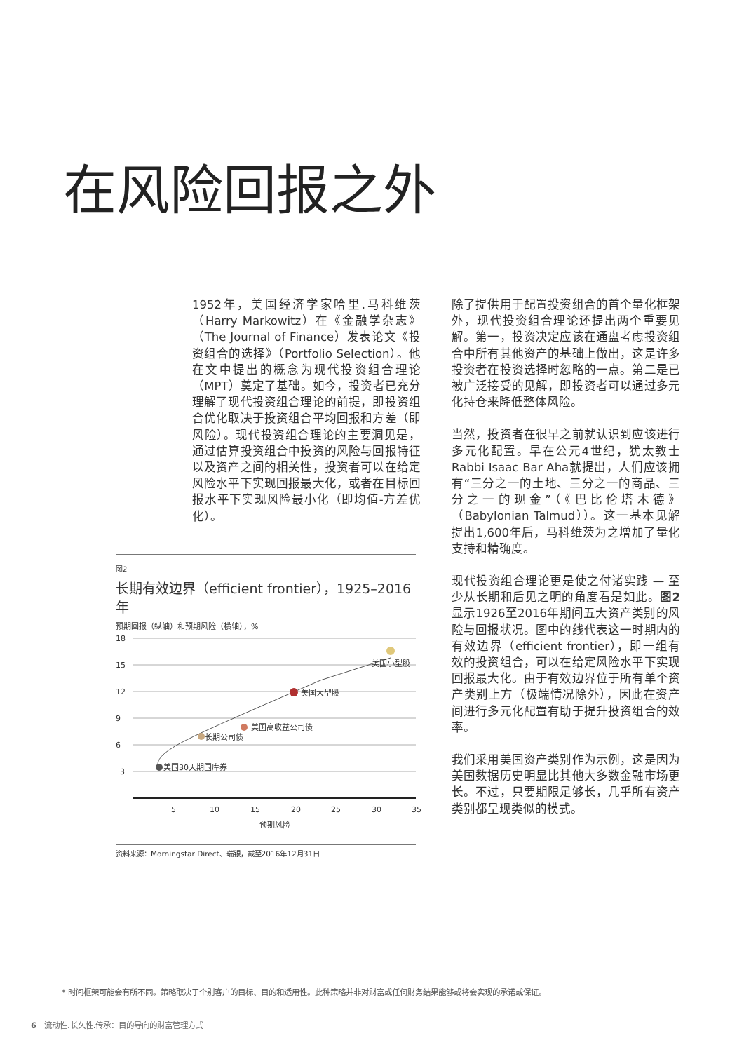在风险回报之外
1952年，美国经济学家哈里.马科维茨（Harry Markowitz）在《金融学杂志》（The Journal of Finance）发表论文《投资组合的选择》（Portfolio Selection）。他在文中提出的概念为现代投资组合理论（MPT）奠定了基础。如今，投资者已充分理解了现代投资组合理论的前提，即投资组合优化取决于投资组合平均回报和方差（即风险）。现代投资组合理论的主要洞见是，通过估算投资组合中投资的风险与回报特征以及资产之间的相关性，投资者可以在给定风险水平下实现回报最大化，或者在目标回报水平下实现风险最小化（即均值-方差优化）。
除了提供用于配置投资组合的首个量化框架外，现代投资组合理论还提出两个重要见解。第一，投资决定应该在通盘考虑投资组合中所有其他资产的基础上做出，这是许多投资者在投资选择时忽略的一点。第二是已被广泛接受的见解，即投资者可以通过多元化持仓来降低整体风险。
当然，投资者在很早之前就认识到应该进行多元化配置。早在公元4世纪，犹太教士Rabbi Isaac Bar Aha就提出，人们应该拥有“三分之一的土地、三分之一的商品、三分之一的现金”（《巴比伦塔木德》（Babylonian Talmud））。这一基本见解提出1,600年后，马科维茨为之增加了量化支持和精确度。
现代投资组合理论更是使之付诸实践 — 至少从长期和后见之明的角度看是如此。图2显示1926至2016年期间五大资产类别的风险与回报状况。图中的线代表这一时期内的有效边界（efficient frontier），即一组有效的投资组合，可以在给定风险水平下实现回报最大化。由于有效边界位于所有单个资产类别上方（极端情况除外），因此在资产间进行多元化配置有助于提升投资组合的效率。
我们采用美国资产类别作为示例，这是因为美国数据历史明显比其他大多数金融市场更长。不过，只要期限足够长，几乎所有资产类别都呈现类似的模式。
图2
长期有效边界（efficient frontier），1925–2016年
预期回报（纵轴）和预期风险（横轴），%
18
15
12
9
6
3
5
10
15
20
25
30
35
预期风险
美国小型股
美国大型股
美国高收益公司债
长期公司债
美国30天期国库券
资料来源：Morningstar Direct、瑞银，截至2016年12月31日
* 时间框架可能会有所不同。策略取决于个别客户的目标、目的和适用性。此种策略并非对财富或任何财务结果能够或将会实现的承诺或保证。
6 流动性.长久性.传承：目的导向的财富管理方式